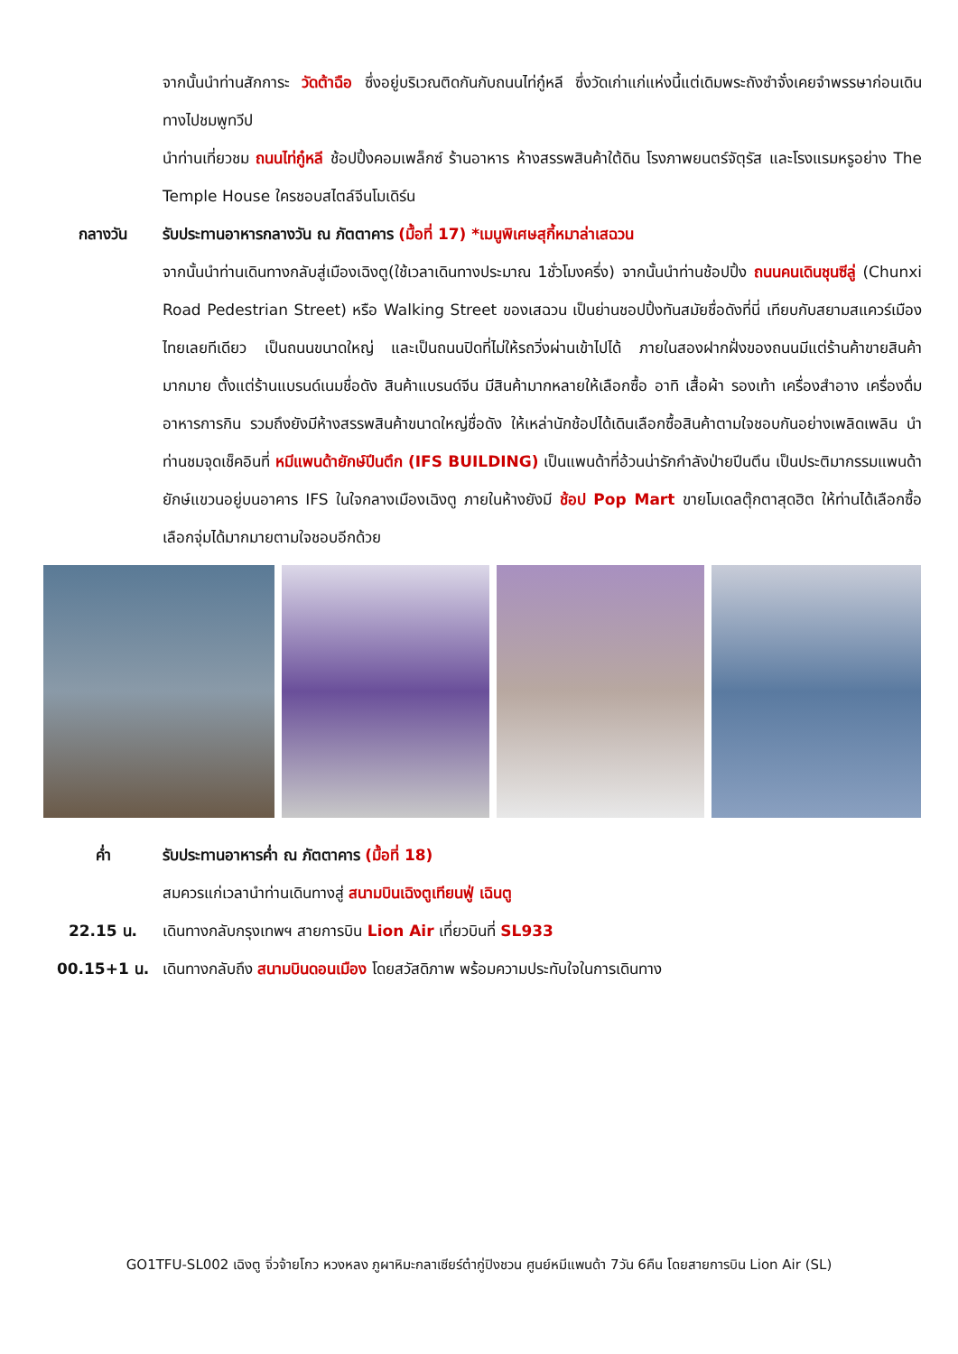จากนั้นนำท่านสักการะ วัดต้าฉือ ซึ่งอยู่บริเวณติดกันกับถนนไท่กู๋หลี ซึ่งวัดเก่าแก่แห่งนี้แต่เดิมพระถังซำจั๋งเคยจำพรรษาก่อนเดินทางไปชมพูทวีป
นำท่านเที่ยวชม ถนนไท่กู๋หลี ช้อปปิ้งคอมเพล็กซ์ ร้านอาหาร ห้างสรรพสินค้าใต้ดิน โรงภาพยนตร์จัตุรัส และโรงแรมหรูอย่าง The Temple House ใครชอบสไตล์จีนโมเดิร์น
กลางวัน รับประทานอาหารกลางวัน ณ ภัตตาคาร (มื้อที่ 17) *เมนูพิเศษสุกี้หมาล่าเสฉวน
จากนั้นนำท่านเดินทางกลับสู่เมืองเฉิงตู(ใช้เวลาเดินทางประมาณ 1ชั่วโมงครึ่ง) จากนั้นนำท่านช้อปปิ้ง ถนนคนเดินชุนซีลู่ (Chunxi Road Pedestrian Street) หรือ Walking Street ของเสฉวน เป็นย่านชอปปิ้งทันสมัยชื่อดังที่นี่ เทียบกับสยามสแควร์เมืองไทยเลยทีเดียว เป็นถนนขนาดใหญ่ และเป็นถนนปิดที่ไม่ให้รถวิ่งผ่านเข้าไปได้ ภายในสองฝากฝั่งของถนนมีแต่ร้านค้าขายสินค้ามากมาย ตั้งแต่ร้านแบรนด์เนมชื่อดัง สินค้าแบรนด์จีน มีสินค้ามากหลายให้เลือกซื้อ อาทิ เสื้อผ้า รองเท้า เครื่องสำอาง เครื่องดื่ม อาหารการกิน รวมถึงยังมีห้างสรรพสินค้าขนาดใหญ่ชื่อดัง ให้เหล่านักช้อปได้เดินเลือกซื้อสินค้าตามใจชอบกันอย่างเพลิดเพลิน นำท่านชมจุดเช็คอินที่ หมีแพนด้ายักษ์ปีนตึก (IFS BUILDING) เป็นแพนด้าที่อ้วนน่ารักกำลังป่ายปีนตึน เป็นประติมากรรมแพนด้ายักษ์แขวนอยู่บนอาคาร IFS ในใจกลางเมืองเฉิงตู ภายในห้างยังมี ช้อป Pop Mart ขายโมเดลตุ๊กตาสุดฮิต ให้ท่านได้เลือกซื้อเลือกจุ่มได้มากมายตามใจชอบอีกด้วย
ค่ำ รับประทานอาหารค่ำ ณ ภัตตาคาร (มื้อที่ 18)
สมควรแก่เวลานำท่านเดินทางสู่ สนามบินเฉิงตูเทียนฟู่ เฉินตู
22.15 น. เดินทางกลับกรุงเทพฯ สายการบิน Lion Air เที่ยวบินที่ SL933
00.15+1 น. เดินทางกลับถึง สนามบินดอนเมือง โดยสวัสดิภาพ พร้อมความประทับใจในการเดินทาง
GO1TFU-SL002 เฉิงตู จิ่วจ้ายโกว หวงหลง ภูผาหิมะกลาเซียร์ต๋ากู่ปิงชวน ศูนย์หมีแพนด้า 7วัน 6คืน โดยสายการบิน Lion Air (SL)